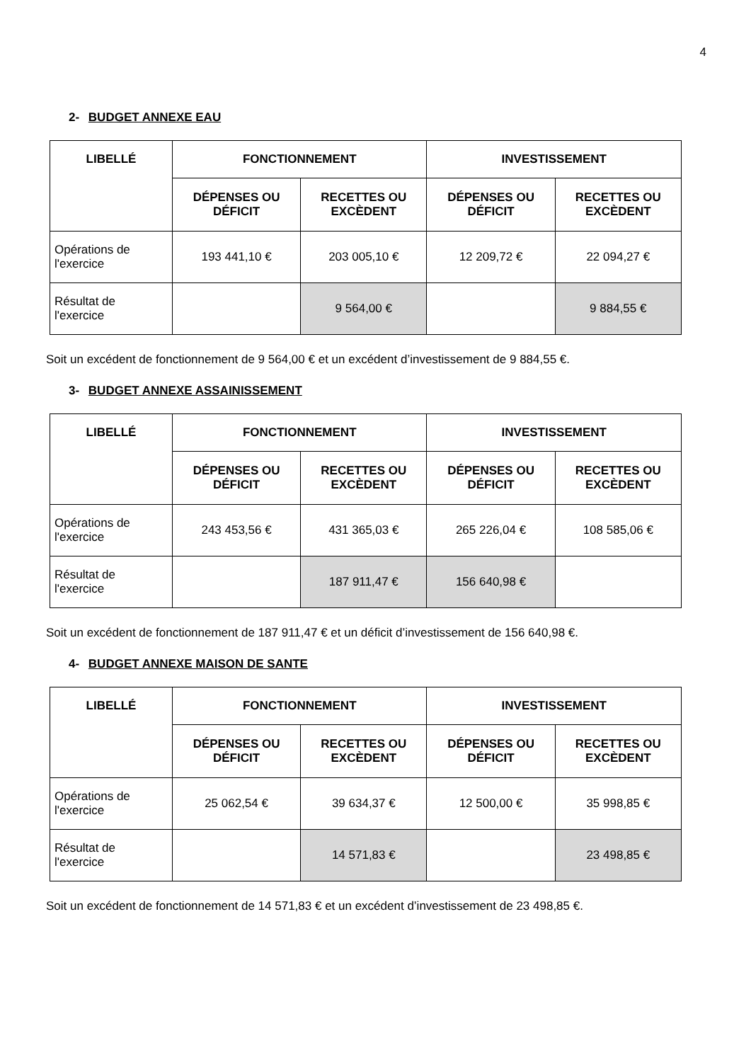4
2- BUDGET ANNEXE EAU
| LIBELLÉ | FONCTIONNEMENT | | INVESTISSEMENT | |
| --- | --- | --- | --- | --- |
| | DÉPENSES OU DÉFICIT | RECETTES OU EXCÈDENT | DÉPENSES OU DÉFICIT | RECETTES OU EXCÈDENT |
| Opérations de l'exercice | 193 441,10 € | 203 005,10 € | 12 209,72 € | 22 094,27 € |
| Résultat de l'exercice | | 9 564,00 € | | 9 884,55 € |
Soit un excédent de fonctionnement de 9 564,00 € et un excédent d’investissement de 9 884,55 €.
3- BUDGET ANNEXE ASSAINISSEMENT
| LIBELLÉ | FONCTIONNEMENT | | INVESTISSEMENT | |
| --- | --- | --- | --- | --- |
| | DÉPENSES OU DÉFICIT | RECETTES OU EXCÈDENT | DÉPENSES OU DÉFICIT | RECETTES OU EXCÈDENT |
| Opérations de l'exercice | 243 453,56 € | 431 365,03 € | 265 226,04 € | 108 585,06 € |
| Résultat de l'exercice | | 187 911,47 € | 156 640,98 € | |
Soit un excédent de fonctionnement de 187 911,47 € et un déficit d’investissement de 156 640,98 €.
4- BUDGET ANNEXE MAISON DE SANTE
| LIBELLÉ | FONCTIONNEMENT | | INVESTISSEMENT | |
| --- | --- | --- | --- | --- |
| | DÉPENSES OU DÉFICIT | RECETTES OU EXCÈDENT | DÉPENSES OU DÉFICIT | RECETTES OU EXCÈDENT |
| Opérations de l'exercice | 25 062,54 € | 39 634,37 € | 12 500,00 € | 35 998,85 € |
| Résultat de l'exercice | | 14 571,83 € | | 23 498,85 € |
Soit un excédent de fonctionnement de 14 571,83 € et un excédent d’investissement de 23 498,85 €.